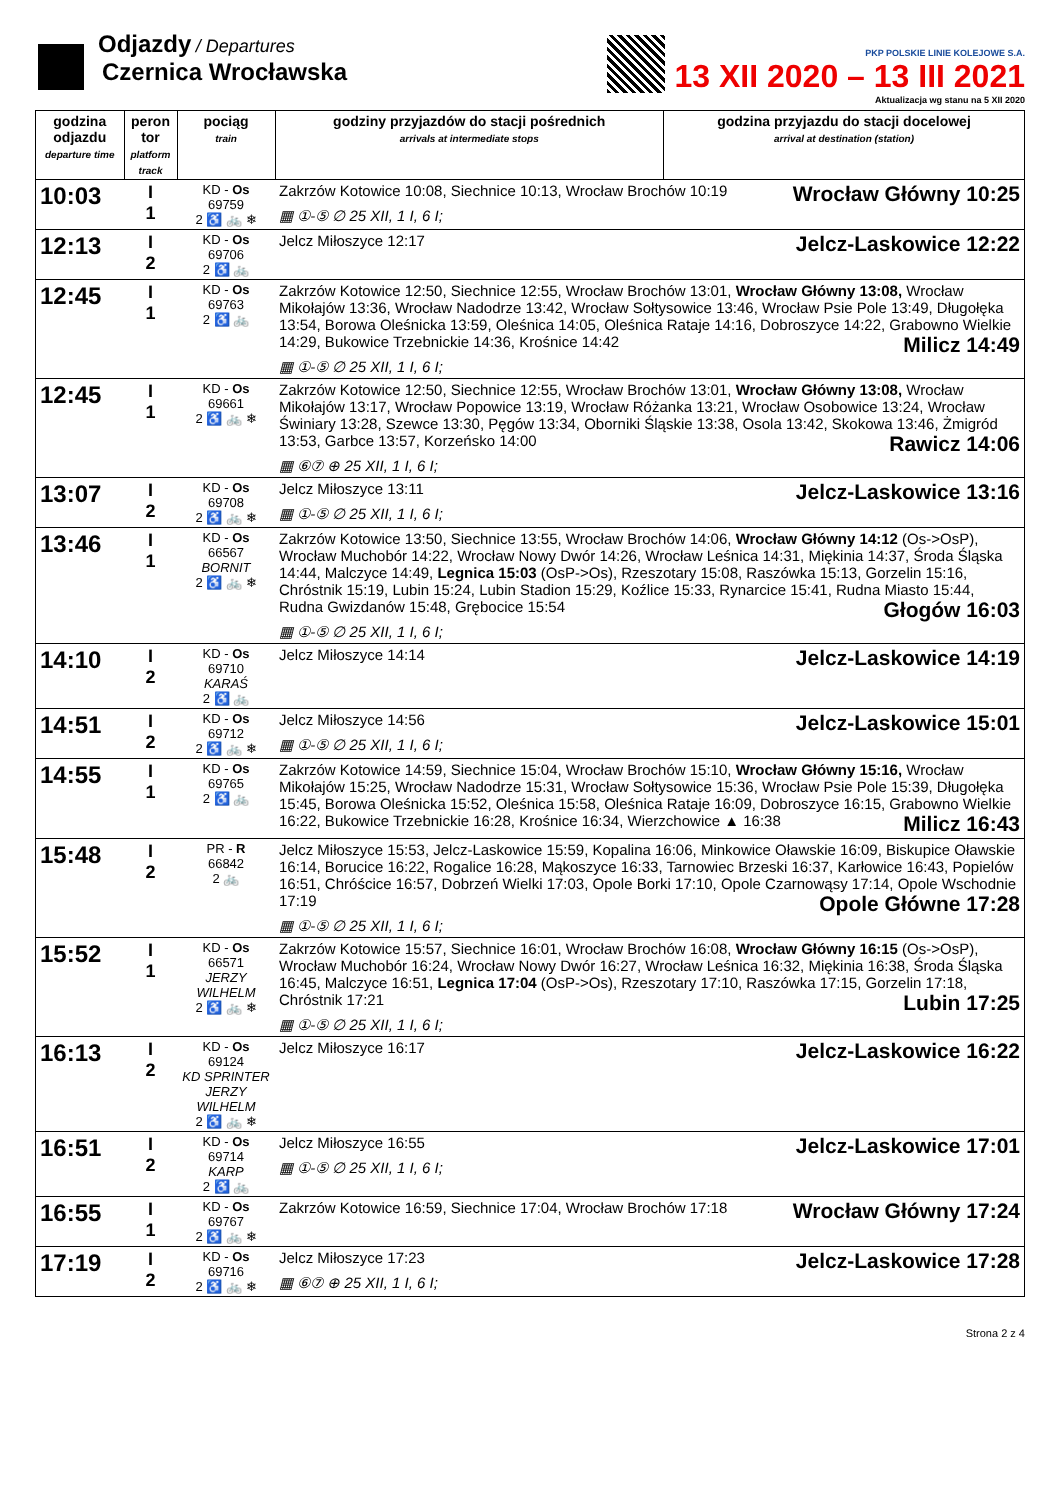Odjazdy / Departures
Czernica Wrocławska
PKP POLSKIE LINIE KOLEJOWE S.A.
13 XII 2020 – 13 III 2021
Aktualizacja wg stanu na 5 XII 2020
| godzina odjazdu departure time | peron tor platform track | pociąg train | godziny przyjazdów do stacji pośrednich arrivals at intermediate stops | godzina przyjazdu do stacji docelowej arrival at destination (station) |
| --- | --- | --- | --- | --- |
| 10:03 | I 1 | KD - Os 69759 2 ♿ 🚲 ❄ | Wrocław Główny 10:25 Zakrzów Kotowice 10:08, Siechnice 10:13, Wrocław Brochów 10:19 ▦ ①-⑤ ∅ 25 XII, 1 I, 6 I; | |
| 12:13 | I 2 | KD - Os 69706 2 ♿ 🚲 | Jelcz-Laskowice 12:22 Jelcz Miłoszyce 12:17 | |
| 12:45 | I 1 | KD - Os 69763 2 ♿ 🚲 | Zakrzów Kotowice 12:50, Siechnice 12:55, Wrocław Brochów 13:01, Wrocław Główny 13:08, Wrocław Mikołajów 13:36, Wrocław Nadodrze 13:42, Wrocław Sołtysowice 13:46, Wrocław Psie Pole 13:49, Długołęka 13:54, Borowa Oleśnicka 13:59, Oleśnica 14:05, Oleśnica Rataje 14:16, Dobroszyce 14:22, Grabowno Wielkie 14:29, Bukowice Trzebnickie 14:36, Krośnice 14:42 Milicz 14:49 ▦ ①-⑤ ∅ 25 XII, 1 I, 6 I; | |
| 12:45 | I 1 | KD - Os 69661 2 ♿ 🚲 ❄ | Zakrzów Kotowice 12:50, Siechnice 12:55, Wrocław Brochów 13:01, Wrocław Główny 13:08, Wrocław Mikołajów 13:17, Wrocław Popowice 13:19, Wrocław Różanka 13:21, Wrocław Osobowice 13:24, Wrocław Świniary 13:28, Szewce 13:30, Pęgów 13:34, Oborniki Śląskie 13:38, Osola 13:42, Skokowa 13:46, Żmigród 13:53, Garbce 13:57, Korzeńsko 14:00 Rawicz 14:06 ▦ ⑥⑦ ⊕ 25 XII, 1 I, 6 I; | |
| 13:07 | I 2 | KD - Os 69708 2 ♿ 🚲 ❄ | Jelcz-Laskowice 13:16 Jelcz Miłoszyce 13:11 ▦ ①-⑤ ∅ 25 XII, 1 I, 6 I; | |
| 13:46 | I 1 | KD - Os 66567 BORNIT 2 ♿ 🚲 ❄ | Zakrzów Kotowice 13:50, Siechnice 13:55, Wrocław Brochów 14:06, Wrocław Główny 14:12 (Os->OsP), Wrocław Muchobór 14:22, Wrocław Nowy Dwór 14:26, Wrocław Leśnica 14:31, Miękinia 14:37, Środa Śląska 14:44, Malczyce 14:49, Legnica 15:03 (OsP->Os), Rzeszotary 15:08, Raszówka 15:13, Gorzelin 15:16, Chróstnik 15:19, Lubin 15:24, Lubin Stadion 15:29, Koźlice 15:33, Rynarcice 15:41, Rudna Miasto 15:44, Rudna Gwizdanów 15:48, Grębocice 15:54 Głogów 16:03 ▦ ①-⑤ ∅ 25 XII, 1 I, 6 I; | |
| 14:10 | I 2 | KD - Os 69710 KARAŚ 2 ♿ 🚲 | Jelcz-Laskowice 14:19 Jelcz Miłoszyce 14:14 | |
| 14:51 | I 2 | KD - Os 69712 2 ♿ 🚲 ❄ | Jelcz-Laskowice 15:01 Jelcz Miłoszyce 14:56 ▦ ①-⑤ ∅ 25 XII, 1 I, 6 I; | |
| 14:55 | I 1 | KD - Os 69765 2 ♿ 🚲 | Zakrzów Kotowice 14:59, Siechnice 15:04, Wrocław Brochów 15:10, Wrocław Główny 15:16, Wrocław Mikołajów 15:25, Wrocław Nadodrze 15:31, Wrocław Sołtysowice 15:36, Wrocław Psie Pole 15:39, Długołęka 15:45, Borowa Oleśnicka 15:52, Oleśnica 15:58, Oleśnica Rataje 16:09, Dobroszyce 16:15, Grabowno Wielkie 16:22, Bukowice Trzebnickie 16:28, Krośnice 16:34, Wierzchowice ▲ 16:38 Milicz 16:43 | |
| 15:48 | I 2 | PR - R 66842 2 🚲 | Jelcz Miłoszyce 15:53, Jelcz-Laskowice 15:59, Kopalina 16:06, Minkowice Oławskie 16:09, Biskupice Oławskie 16:14, Borucice 16:22, Rogalice 16:28, Mąkoszyce 16:33, Tarnowiec Brzeski 16:37, Karłowice 16:43, Popielów 16:51, Chróścice 16:57, Dobrzeń Wielki 17:03, Opole Borki 17:10, Opole Czarnowąsy 17:14, Opole Wschodnie 17:19 Opole Główne 17:28 ▦ ①-⑤ ∅ 25 XII, 1 I, 6 I; | |
| 15:52 | I 1 | KD - Os 66571 JERZY WILHELM 2 ♿ 🚲 ❄ | Zakrzów Kotowice 15:57, Siechnice 16:01, Wrocław Brochów 16:08, Wrocław Główny 16:15 (Os->OsP), Wrocław Muchobór 16:24, Wrocław Nowy Dwór 16:27, Wrocław Leśnica 16:32, Miękinia 16:38, Środa Śląska 16:45, Malczyce 16:51, Legnica 17:04 (OsP->Os), Rzeszotary 17:10, Raszówka 17:15, Gorzelin 17:18, Chróstnik 17:21 Lubin 17:25 ▦ ①-⑤ ∅ 25 XII, 1 I, 6 I; | |
| 16:13 | I 2 | KD - Os 69124 KD SPRINTER JERZY WILHELM 2 ♿ 🚲 ❄ | Jelcz-Laskowice 16:22 Jelcz Miłoszyce 16:17 | |
| 16:51 | I 2 | KD - Os 69714 KARP 2 ♿ 🚲 | Jelcz-Laskowice 17:01 Jelcz Miłoszyce 16:55 ▦ ①-⑤ ∅ 25 XII, 1 I, 6 I; | |
| 16:55 | I 1 | KD - Os 69767 2 ♿ 🚲 ❄ | Wrocław Główny 17:24 Zakrzów Kotowice 16:59, Siechnice 17:04, Wrocław Brochów 17:18 | |
| 17:19 | I 2 | KD - Os 69716 2 ♿ 🚲 ❄ | Jelcz-Laskowice 17:28 Jelcz Miłoszyce 17:23 ▦ ⑥⑦ ⊕ 25 XII, 1 I, 6 I; | |
Strona 2 z 4